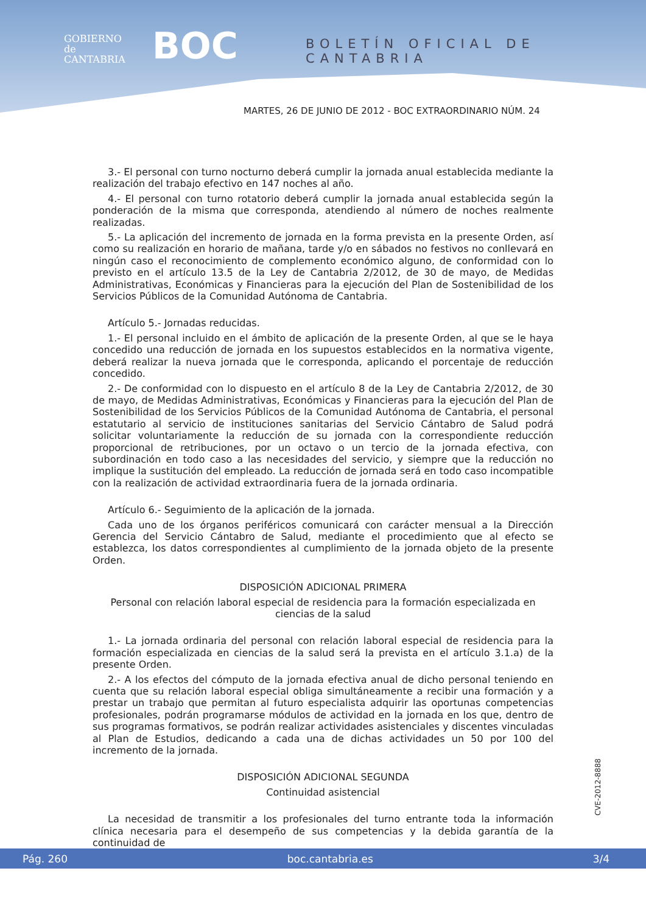GOBIERNO
de
CANTABRIA
BOC BOLETÍN OFICIAL DE CANTABRIA
MARTES, 26 DE JUNIO DE 2012 - BOC EXTRAORDINARIO NÚM. 24
3.- El personal con turno nocturno deberá cumplir la jornada anual establecida mediante la realización del trabajo efectivo en 147 noches al año.
4.- El personal con turno rotatorio deberá cumplir la jornada anual establecida según la ponderación de la misma que corresponda, atendiendo al número de noches realmente realizadas.
5.- La aplicación del incremento de jornada en la forma prevista en la presente Orden, así como su realización en horario de mañana, tarde y/o en sábados no festivos no conllevará en ningún caso el reconocimiento de complemento económico alguno, de conformidad con lo previsto en el artículo 13.5 de la Ley de Cantabria 2/2012, de 30 de mayo, de Medidas Administrativas, Económicas y Financieras para la ejecución del Plan de Sostenibilidad de los Servicios Públicos de la Comunidad Autónoma de Cantabria.
Artículo 5.- Jornadas reducidas.
1.- El personal incluido en el ámbito de aplicación de la presente Orden, al que se le haya concedido una reducción de jornada en los supuestos establecidos en la normativa vigente, deberá realizar la nueva jornada que le corresponda, aplicando el porcentaje de reducción concedido.
2.- De conformidad con lo dispuesto en el artículo 8 de la Ley de Cantabria 2/2012, de 30 de mayo, de Medidas Administrativas, Económicas y Financieras para la ejecución del Plan de Sostenibilidad de los Servicios Públicos de la Comunidad Autónoma de Cantabria, el personal estatutario al servicio de instituciones sanitarias del Servicio Cántabro de Salud podrá solicitar voluntariamente la reducción de su jornada con la correspondiente reducción proporcional de retribuciones, por un octavo o un tercio de la jornada efectiva, con subordinación en todo caso a las necesidades del servicio, y siempre que la reducción no implique la sustitución del empleado. La reducción de jornada será en todo caso incompatible con la realización de actividad extraordinaria fuera de la jornada ordinaria.
Artículo 6.- Seguimiento de la aplicación de la jornada.
Cada uno de los órganos periféricos comunicará con carácter mensual a la Dirección Gerencia del Servicio Cántabro de Salud, mediante el procedimiento que al efecto se establezca, los datos correspondientes al cumplimiento de la jornada objeto de la presente Orden.
DISPOSICIÓN ADICIONAL PRIMERA
Personal con relación laboral especial de residencia para la formación especializada en ciencias de la salud
1.- La jornada ordinaria del personal con relación laboral especial de residencia para la formación especializada en ciencias de la salud será la prevista en el artículo 3.1.a) de la presente Orden.
2.- A los efectos del cómputo de la jornada efectiva anual de dicho personal teniendo en cuenta que su relación laboral especial obliga simultáneamente a recibir una formación y a prestar un trabajo que permitan al futuro especialista adquirir las oportunas competencias profesionales, podrán programarse módulos de actividad en la jornada en los que, dentro de sus programas formativos, se podrán realizar actividades asistenciales y discentes vinculadas al Plan de Estudios, dedicando a cada una de dichas actividades un 50 por 100 del incremento de la jornada.
DISPOSICIÓN ADICIONAL SEGUNDA
Continuidad asistencial
La necesidad de transmitir a los profesionales del turno entrante toda la información clínica necesaria para el desempeño de sus competencias y la debida garantía de la continuidad de
CVE-2012-8888
Pág. 260 boc.cantabria.es 3/4